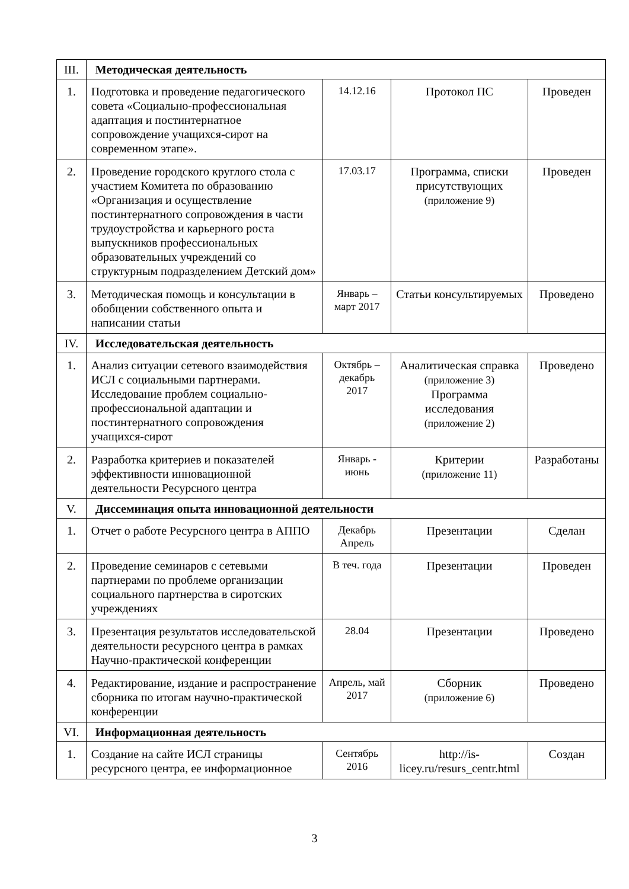| III. | Методическая деятельность | | | |
| 1. | Подготовка и проведение педагогического совета «Социально-профессиональная адаптация и постинтернатное сопровождение учащихся-сирот на современном этапе». | 14.12.16 | Протокол ПС | Проведен |
| 2. | Проведение городского круглого стола с участием Комитета по образованию «Организация и осуществление постинтернатного сопровождения в части трудоустройства и карьерного роста выпускников профессиональных образовательных учреждений со структурным подразделением Детский дом» | 17.03.17 | Программа, списки присутствующих (приложение 9) | Проведен |
| 3. | Методическая помощь и консультации в обобщении собственного опыта и написании статьи | Январь – март 2017 | Статьи консультируемых | Проведено |
| IV. | Исследовательская деятельность | | | |
| 1. | Анализ ситуации сетевого взаимодействия ИСЛ с социальными партнерами. Исследование проблем социально-профессиональной адаптации и постинтернатного сопровождения учащихся-сирот | Октябрь – декабрь 2017 | Аналитическая справка (приложение 3) Программа исследования (приложение 2) | Проведено |
| 2. | Разработка критериев и показателей эффективности инновационной деятельности Ресурсного центра | Январь - июнь | Критерии (приложение 11) | Разработаны |
| V. | Диссеминация опыта инновационной деятельности | | | |
| 1. | Отчет о работе Ресурсного центра в АППО | Декабрь Апрель | Презентации | Сделан |
| 2. | Проведение семинаров с сетевыми партнерами по проблеме организации социального партнерства в сиротских учреждениях | В теч. года | Презентации | Проведен |
| 3. | Презентация результатов исследовательской деятельности ресурсного центра в рамках Научно-практической конференции | 28.04 | Презентации | Проведено |
| 4. | Редактирование, издание и распространение сборника по итогам научно-практической конференции | Апрель, май 2017 | Сборник (приложение 6) | Проведено |
| VI. | Информационная деятельность | | | |
| 1. | Создание на сайте ИСЛ страницы ресурсного центра, ее информационное | Сентябрь 2016 | http://is-licey.ru/resurs_centr.html | Создан |
3